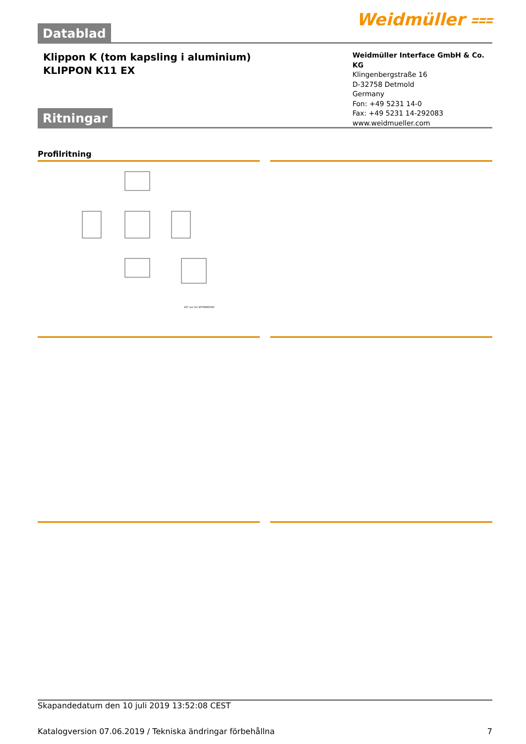Datablad
Weidmüller ⩶
Klippon K (tom kapsling i aluminium)
KLIPPON K11 EX
Weidmüller Interface GmbH & Co. KG
Klingenbergstraße 16
D-32758 Detmold
Germany
Fon: +49 5231 14-0
Fax: +49 5231 14-292083
www.weidmueller.com
Ritningar
Profilritning
XX* nur für 9578860000
Skapandedatum den 10 juli 2019 13:52:08 CEST
Katalogversion 07.06.2019 / Tekniska ändringar förbehållna 7